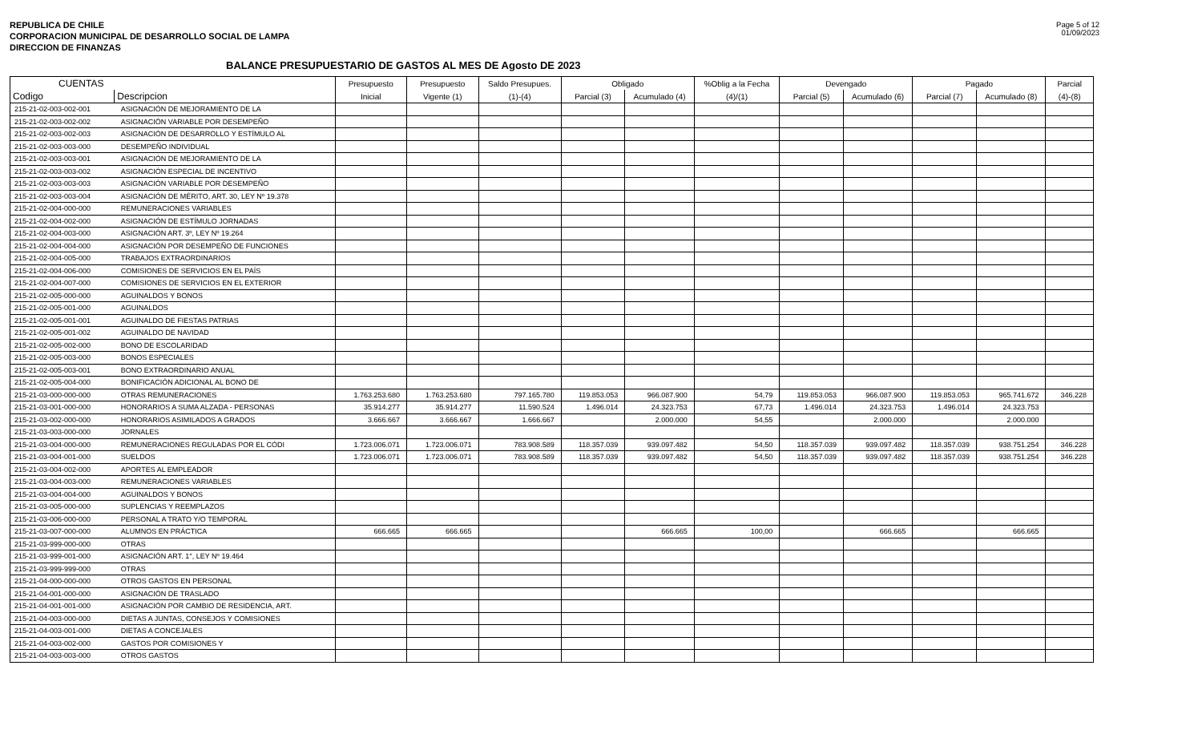Page 5 of 12
01/09/2023
REPUBLICA DE CHILE
CORPORACION MUNICIPAL DE DESARROLLO SOCIAL DE LAMPA
DIRECCION DE FINANZAS
BALANCE PRESUPUESTARIO DE GASTOS AL MES DE Agosto DE 2023
| CUENTAS | | Presupuesto | Presupuesto | Saldo Presupues. | Obligado | | %Oblig a la Fecha | Devengado | | Pagado | | Parcial |
| --- | --- | --- | --- | --- | --- | --- | --- | --- | --- | --- | --- | --- |
| Codigo | Descripcion | Inicial | Vigente (1) | (1)-(4) | Parcial (3) | Acumulado (4) | (4)/(1) | Parcial (5) | Acumulado (6) | Parcial (7) | Acumulado (8) | (4)-(8) |
| 215-21-02-003-002-001 | ASIGNACIÓN DE MEJORAMIENTO DE LA | | | | | | | | | | | |
| 215-21-02-003-002-002 | ASIGNACIÓN VARIABLE POR DESEMPEÑO | | | | | | | | | | | |
| 215-21-02-003-002-003 | ASIGNACIÓN DE DESARROLLO Y ESTÍMULO AL | | | | | | | | | | | |
| 215-21-02-003-003-000 | DESEMPEÑO INDIVIDUAL | | | | | | | | | | | |
| 215-21-02-003-003-001 | ASIGNACIÓN DE MEJORAMIENTO DE LA | | | | | | | | | | | |
| 215-21-02-003-003-002 | ASIGNACIÓN ESPECIAL DE INCENTIVO | | | | | | | | | | | |
| 215-21-02-003-003-003 | ASIGNACIÓN VARIABLE POR DESEMPEÑO | | | | | | | | | | | |
| 215-21-02-003-003-004 | ASIGNACIÓN DE MÉRITO, ART. 30, LEY Nº 19.378 | | | | | | | | | | | |
| 215-21-02-004-000-000 | REMUNERACIONES VARIABLES | | | | | | | | | | | |
| 215-21-02-004-002-000 | ASIGNACIÓN DE ESTÍMULO JORNADAS | | | | | | | | | | | |
| 215-21-02-004-003-000 | ASIGNACIÓN ART. 3º, LEY Nº 19.264 | | | | | | | | | | | |
| 215-21-02-004-004-000 | ASIGNACIÓN POR DESEMPEÑO DE FUNCIONES | | | | | | | | | | | |
| 215-21-02-004-005-000 | TRABAJOS EXTRAORDINARIOS | | | | | | | | | | | |
| 215-21-02-004-006-000 | COMISIONES DE SERVICIOS EN EL PAÍS | | | | | | | | | | | |
| 215-21-02-004-007-000 | COMISIONES DE SERVICIOS EN EL EXTERIOR | | | | | | | | | | | |
| 215-21-02-005-000-000 | AGUINALDOS Y BONOS | | | | | | | | | | | |
| 215-21-02-005-001-000 | AGUINALDOS | | | | | | | | | | | |
| 215-21-02-005-001-001 | AGUINALDO DE FIESTAS PATRIAS | | | | | | | | | | | |
| 215-21-02-005-001-002 | AGUINALDO DE NAVIDAD | | | | | | | | | | | |
| 215-21-02-005-002-000 | BONO DE ESCOLARIDAD | | | | | | | | | | | |
| 215-21-02-005-003-000 | BONOS ESPECIALES | | | | | | | | | | | |
| 215-21-02-005-003-001 | BONO EXTRAORDINARIO ANUAL | | | | | | | | | | | |
| 215-21-02-005-004-000 | BONIFICACIÓN ADICIONAL AL BONO DE | | | | | | | | | | | |
| 215-21-03-000-000-000 | OTRAS REMUNERACIONES | 1.763.253.680 | 1.763.253.680 | 797.165.780 | 119.853.053 | 966.087.900 | 54,79 | 119.853.053 | 966.087.900 | 119.853.053 | 965.741.672 | 346.228 |
| 215-21-03-001-000-000 | HONORARIOS A SUMA ALZADA - PERSONAS | 35.914.277 | 35.914.277 | 11.590.524 | 1.496.014 | 24.323.753 | 67,73 | 1.496.014 | 24.323.753 | 1.496.014 | 24.323.753 | |
| 215-21-03-002-000-000 | HONORARIOS ASIMILADOS A GRADOS | 3.666.667 | 3.666.667 | 1.666.667 | | 2.000.000 | 54,55 | | 2.000.000 | | 2.000.000 | |
| 215-21-03-003-000-000 | JORNALES | | | | | | | | | | | |
| 215-21-03-004-000-000 | REMUNERACIONES REGULADAS POR EL CÓDI | 1.723.006.071 | 1.723.006.071 | 783.908.589 | 118.357.039 | 939.097.482 | 54,50 | 118.357.039 | 939.097.482 | 118.357.039 | 938.751.254 | 346.228 |
| 215-21-03-004-001-000 | SUELDOS | 1.723.006.071 | 1.723.006.071 | 783.908.589 | 118.357.039 | 939.097.482 | 54,50 | 118.357.039 | 939.097.482 | 118.357.039 | 938.751.254 | 346.228 |
| 215-21-03-004-002-000 | APORTES AL EMPLEADOR | | | | | | | | | | | |
| 215-21-03-004-003-000 | REMUNERACIONES VARIABLES | | | | | | | | | | | |
| 215-21-03-004-004-000 | AGUINALDOS Y BONOS | | | | | | | | | | | |
| 215-21-03-005-000-000 | SUPLENCIAS Y REEMPLAZOS | | | | | | | | | | | |
| 215-21-03-006-000-000 | PERSONAL A TRATO Y/O TEMPORAL | | | | | | | | | | | |
| 215-21-03-007-000-000 | ALUMNOS EN PRÁCTICA | 666.665 | 666.665 | | | 666.665 | 100,00 | | 666.665 | | 666.665 | |
| 215-21-03-999-000-000 | OTRAS | | | | | | | | | | | |
| 215-21-03-999-001-000 | ASIGNACIÓN ART. 1°, LEY Nº 19.464 | | | | | | | | | | | |
| 215-21-03-999-999-000 | OTRAS | | | | | | | | | | | |
| 215-21-04-000-000-000 | OTROS GASTOS EN PERSONAL | | | | | | | | | | | |
| 215-21-04-001-000-000 | ASIGNACIÓN DE TRASLADO | | | | | | | | | | | |
| 215-21-04-001-001-000 | ASIGNACIÓN POR CAMBIO DE RESIDENCIA, ART. | | | | | | | | | | | |
| 215-21-04-003-000-000 | DIETAS A JUNTAS, CONSEJOS Y COMISIONES | | | | | | | | | | | |
| 215-21-04-003-001-000 | DIETAS A CONCEJALES | | | | | | | | | | | |
| 215-21-04-003-002-000 | GASTOS POR COMISIONES Y | | | | | | | | | | | |
| 215-21-04-003-003-000 | OTROS GASTOS | | | | | | | | | | | |